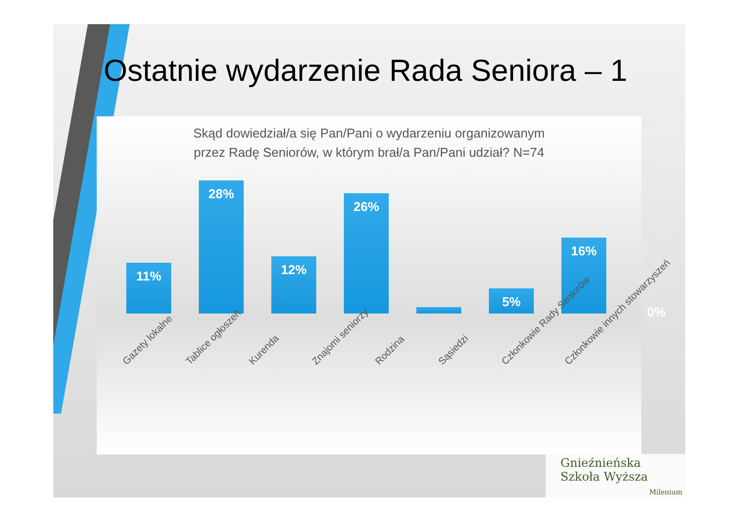Ostatnie wydarzenie Rada Seniora – 1
Skąd dowiedział/a się Pan/Pani o wydarzeniu organizowanym
przez Radę Seniorów, w którym brał/a Pan/Pani udział? N=74
11%
28%
12%
26%
1%
5%
16%
0%
Gazety lokalne Tablice ogłoszeń Kurenda Znajomi seniorzy Rodzina Sąsiedzi Członkowie Rady Seniorów Członkowie innych stowarzyszeń
Gnieźnieńska
Szkoła Wyższa
Milenium